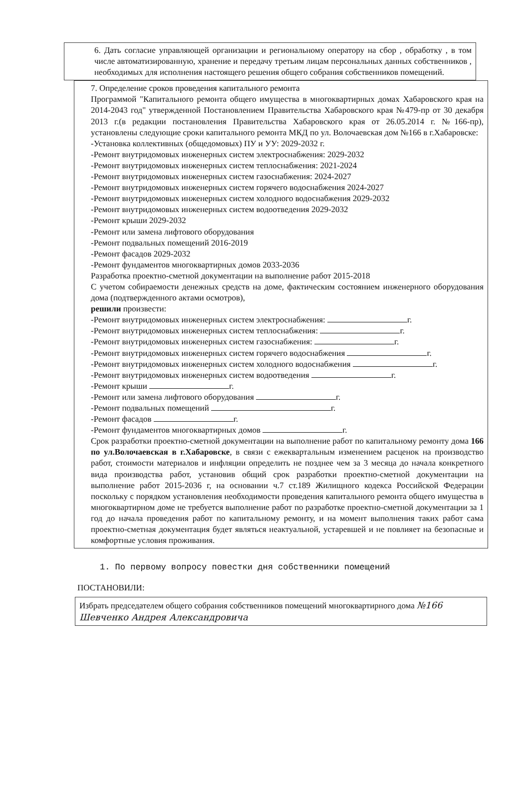6. Дать согласие управляющей организации и региональному оператору на сбор , обработку , в том числе автоматизированную, хранение и передачу третьим лицам персональных данных собственников , необходимых для исполнения настоящего решения общего собрания собственников помещений.
7. Определение сроков проведения капитального ремонта
Программой "Капитального ремонта общего имущества в многоквартирных домах Хабаровского края на 2014-2043 год" утвержденной Постановлением Правительства Хабаровского края №479-пр от 30 декабря 2013 г.(в редакции постановления Правительства Хабаровского края от 26.05.2014 г. №166-пр), установлены следующие сроки капитального ремонта МКД по ул. Волочаевская дом №166 в г.Хабаровске:
-Установка коллективных (общедомовых) ПУ и УУ: 2029-2032 г.
-Ремонт внутридомовых инженерных систем электроснабжения: 2029-2032
-Ремонт внутридомовых инженерных систем теплоснабжения: 2021-2024
-Ремонт внутридомовых инженерных систем газоснабжения: 2024-2027
-Ремонт внутридомовых инженерных систем горячего водоснабжения 2024-2027
-Ремонт внутридомовых инженерных систем холодного водоснабжения 2029-2032
-Ремонт внутридомовых инженерных систем водоотведения 2029-2032
-Ремонт крыши 2029-2032
-Ремонт или замена лифтового оборудования
-Ремонт подвальных помещений 2016-2019
-Ремонт фасадов 2029-2032
-Ремонт фундаментов многоквартирных домов 2033-2036
Разработка проектно-сметной документации на выполнение работ 2015-2018
С учетом собираемости денежных средств на доме, фактическим состоянием инженерного оборудования дома (подтвержденного актами осмотров),
решили произвести:
-Ремонт внутридомовых инженерных систем электроснабжения: г.
-Ремонт внутридомовых инженерных систем теплоснабжения: г.
-Ремонт внутридомовых инженерных систем газоснабжения: г.
-Ремонт внутридомовых инженерных систем горячего водоснабжения г.
-Ремонт внутридомовых инженерных систем холодного водоснабжения г.
-Ремонт внутридомовых инженерных систем водоотведения г.
-Ремонт крыши г.
-Ремонт или замена лифтового оборудования г.
-Ремонт подвальных помещений г.
-Ремонт фасадов г.
-Ремонт фундаментов многоквартирных домов г.
Срок разработки проектно-сметной документации на выполнение работ по капитальному ремонту дома 166 по ул.Волочаевская в г.Хабаровске, в связи с ежеквартальным изменением расценок на производство работ, стоимости материалов и инфляции определить не позднее чем за 3 месяца до начала конкретного вида производства работ, установив общий срок разработки проектно-сметной документации на выполнение работ 2015-2036 г, на основании ч.7 ст.189 Жилищного кодекса Российской Федерации поскольку с порядком установления необходимости проведения капитального ремонта общего имущества в многоквартирном доме не требуется выполнение работ по разработке проектно-сметной документации за 1 год до начала проведения работ по капитальному ремонту, и на момент выполнения таких работ сама проектно-сметная документация будет являться неактуальной, устаревшей и не повлияет на безопасные и комфортные условия проживания.
1. По первому вопросу повестки дня собственники помещений
ПОСТАНОВИЛИ:
Избрать председателем общего собрания собственников помещений многоквартирного дома №166 Шевченко Андрея Александровича